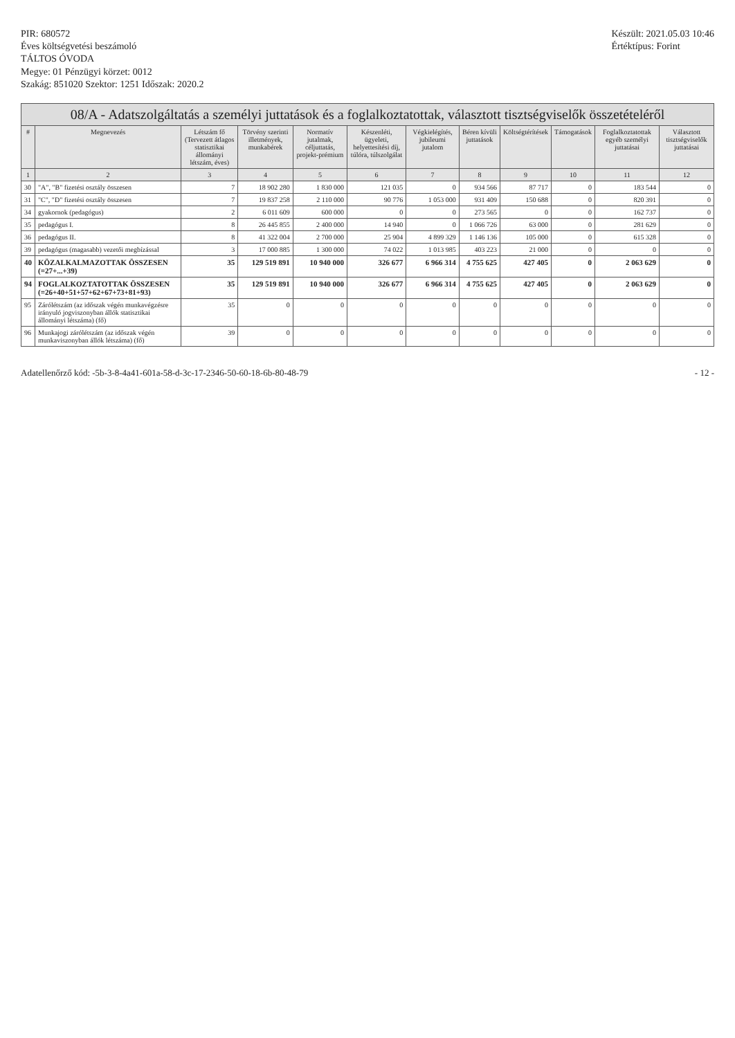PIR: 680572
Éves költségvetési beszámoló
TÁLTOS ÓVODA
Megye: 01 Pénzügyi körzet: 0012
Szakág: 851020 Szektor: 1251 Időszak: 2020.2
Készült: 2021.05.03 10:46
Értéktípus: Forint
08/A - Adatszolgáltatás a személyi juttatások és a foglalkoztatottak, választott tisztségviselők összetételéről
| # | Megnevezés | Létszám fő (Tervezett átlagos statisztikai állományi létszám, éves) | Törvény szerinti illetmények, munkabérek | Normatív jutalmak, céljuttatás, projekt-prémium | Készenléti, ügyeleti, helyettesítési díj, túlóra, túlszolgálat | Végkielégítés, jubileumi jutalom | Béren kívüli juttatások | Költségtérítések | Támogatások | Foglalkoztatottak egyéb személyi juttatásai | Választott tisztségviselők juttatásai |
| --- | --- | --- | --- | --- | --- | --- | --- | --- | --- | --- | --- |
| 1 | 2 | 3 | 4 | 5 | 6 | 7 | 8 | 9 | 10 | 11 | 12 |
| 30 | "A", "B" fizetési osztály összesen | 7 | 18 902 280 | 1 830 000 | 121 035 | 0 | 934 566 | 87 717 | 0 | 183 544 | 0 |
| 31 | "C", "D" fizetési osztály összesen | 7 | 19 837 258 | 2 110 000 | 90 776 | 1 053 000 | 931 409 | 150 688 | 0 | 820 391 | 0 |
| 34 | gyakornok (pedagógus) | 2 | 6 011 609 | 600 000 | 0 | 0 | 273 565 | 0 | 0 | 162 737 | 0 |
| 35 | pedagógus I. | 8 | 26 445 855 | 2 400 000 | 14 940 | 0 | 1 066 726 | 63 000 | 0 | 281 629 | 0 |
| 36 | pedagógus II. | 8 | 41 322 004 | 2 700 000 | 25 904 | 4 899 329 | 1 146 136 | 105 000 | 0 | 615 328 | 0 |
| 39 | pedagógus (magasabb) vezetői megbízással | 3 | 17 000 885 | 1 300 000 | 74 022 | 1 013 985 | 403 223 | 21 000 | 0 | 0 | 0 |
| 40 | KÖZALKALMAZOTTAK ÖSSZESEN (=27+...+39) | 35 | 129 519 891 | 10 940 000 | 326 677 | 6 966 314 | 4 755 625 | 427 405 | 0 | 2 063 629 | 0 |
| 94 | FOGLALKOZTATOTTAK ÖSSZESEN (=26+40+51+57+62+67+73+81+93) | 35 | 129 519 891 | 10 940 000 | 326 677 | 6 966 314 | 4 755 625 | 427 405 | 0 | 2 063 629 | 0 |
| 95 | Zárólétszám (az időszak végén munkavégzésre irányuló jogviszonyban állók statisztikai állományi létszáma) (fő) | 35 | 0 | 0 | 0 | 0 | 0 | 0 | 0 | 0 | 0 |
| 96 | Munkajogi zárólétszám (az időszak végén munkaviszonyban állók létszáma) (fő) | 39 | 0 | 0 | 0 | 0 | 0 | 0 | 0 | 0 | 0 |
Adatellenőrző kód: -5b-3-8-4a41-601a-58-d-3c-17-2346-50-60-18-6b-80-48-79
- 12 -